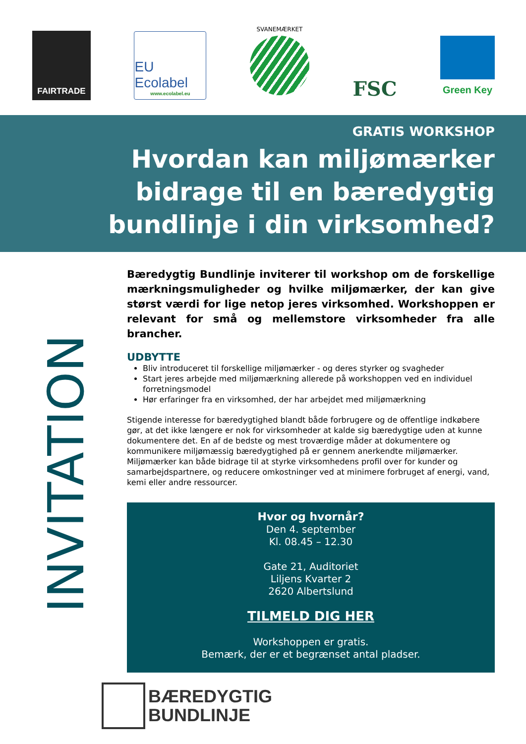FAIRTRADE
EU Ecolabel
www.ecolabel.eu
SVANEMÆRKET
FSC
Green Key
GRATIS WORKSHOP
Hvordan kan miljømærker
bidrage til en bæredygtig
bundlinje i din virksomhed?
INVITATION
Bæredygtig Bundlinje inviterer til workshop om de forskellige mærkningsmuligheder og hvilke miljømærker, der kan give størst værdi for lige netop jeres virksomhed. Workshoppen er relevant for små og mellemstore virksomheder fra alle brancher.
UDBYTTE
Bliv introduceret til forskellige miljømærker - og deres styrker og svagheder
Start jeres arbejde med miljømærkning allerede på workshoppen ved en individuel forretningsmodel
Hør erfaringer fra en virksomhed, der har arbejdet med miljømærkning
Stigende interesse for bæredygtighed blandt både forbrugere og de offentlige indkøbere gør, at det ikke længere er nok for virksomheder at kalde sig bæredygtige uden at kunne dokumentere det. En af de bedste og mest troværdige måder at dokumentere og kommunikere miljømæssig bæredygtighed på er gennem anerkendte miljømærker. Miljømærker kan både bidrage til at styrke virksomhedens profil over for kunder og samarbejdspartnere, og reducere omkostninger ved at minimere forbruget af energi, vand, kemi eller andre ressourcer.
Hvor og hvornår?
Den 4. september
Kl. 08.45 – 12.30
Gate 21, Auditoriet
Liljens Kvarter 2
2620 Albertslund
TILMELD DIG HER
Workshoppen er gratis.
Bemærk, der er et begrænset antal pladser.
BÆREDYGTIG
BUNDLINJE